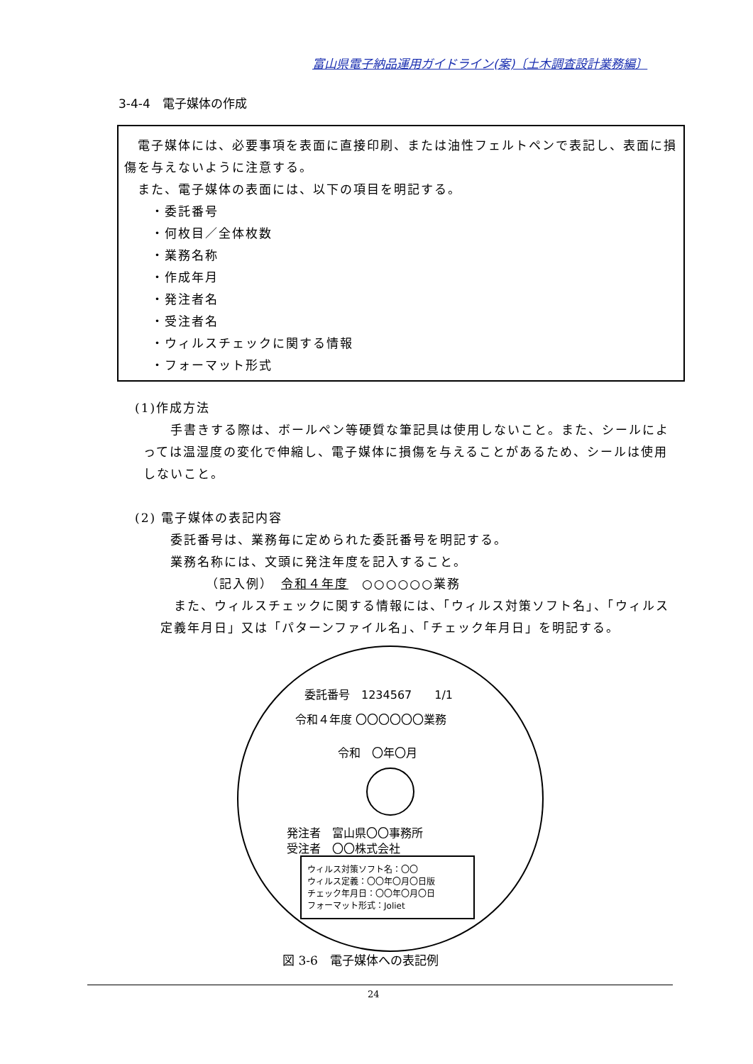富山県電子納品運用ガイドライン(案)〔土木調査設計業務編〕
3-4-4　電子媒体の作成
　電子媒体には、必要事項を表面に直接印刷、または油性フェルトペンで表記し、表面に損傷を与えないように注意する。
　また、電子媒体の表面には、以下の項目を明記する。
　　・委託番号
　　・何枚目／全体枚数
　　・業務名称
　　・作成年月
　　・発注者名
　　・受注者名
　　・ウィルスチェックに関する情報
　　・フォーマット形式
(1)作成方法
　　手書きする際は、ボールペン等硬質な筆記具は使用しないこと。また、シールによっては温湿度の変化で伸縮し、電子媒体に損傷を与えることがあるため、シールは使用しないこと。
(2) 電子媒体の表記内容
委託番号は、業務毎に定められた委託番号を明記する。
業務名称には、文頭に発注年度を記入すること。
（記入例）　令和４年度　○○○○○○業務
　また、ウィルスチェックに関する情報には、「ウィルス対策ソフト名」、「ウィルス定義年月日」又は「パターンファイル名」、「チェック年月日」を明記する。
委託番号　1234567　　1/1
令和４年度 〇〇〇〇〇〇業務
令和　〇年〇月
発注者　富山県〇〇事務所
受注者　〇〇株式会社
ウィルス対策ソフト名：〇〇
ウィルス定義：〇〇年〇月〇日版
チェック年月日：〇〇年〇月〇日
フォーマット形式：Joliet
図 3-6　電子媒体への表記例
24